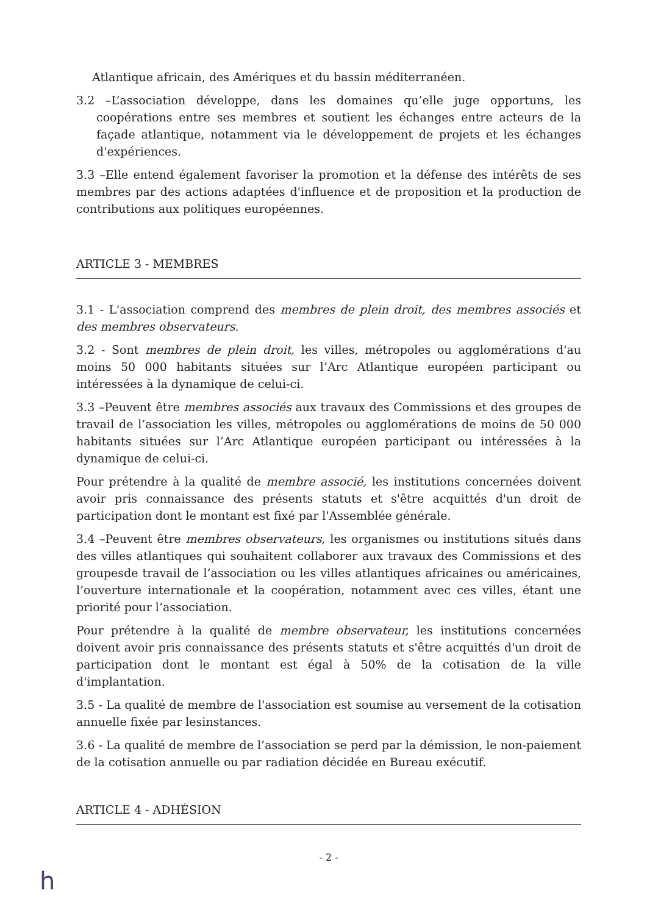Atlantique africain, des Amériques et du bassin méditerranéen.
3.2 –L’association développe, dans les domaines qu’elle juge opportuns, les coopérations entre ses membres et soutient les échanges entre acteurs de la façade atlantique, notamment via le développement de projets et les échanges d'expériences.
3.3 –Elle entend également favoriser la promotion et la défense des intérêts de ses membres par des actions adaptées d'influence et de proposition et la production de contributions aux politiques européennes.
ARTICLE 3 - MEMBRES
3.1 - L'association comprend des membres de plein droit, des membres associés et des membres observateurs.
3.2 - Sont membres de plein droit, les villes, métropoles ou agglomérations d'au moins 50 000 habitants situées sur l’Arc Atlantique européen participant ou intéressées à la dynamique de celui-ci.
3.3 –Peuvent être membres associés aux travaux des Commissions et des groupes de travail de l’association les villes, métropoles ou agglomérations de moins de 50 000 habitants situées sur l’Arc Atlantique européen participant ou intéressées à la dynamique de celui-ci.
Pour prétendre à la qualité de membre associé, les institutions concernées doivent avoir pris connaissance des présents statuts et s'être acquittés d'un droit de participation dont le montant est fixé par l'Assemblée générale.
3.4 –Peuvent être membres observateurs, les organismes ou institutions situés dans des villes atlantiques qui souhaitent collaborer aux travaux des Commissions et des groupesde travail de l’association ou les villes atlantiques africaines ou américaines, l’ouverture internationale et la coopération, notamment avec ces villes, étant une priorité pour l’association.
Pour prétendre à la qualité de membre observateur, les institutions concernées doivent avoir pris connaissance des présents statuts et s'être acquittés d'un droit de participation dont le montant est égal à 50% de la cotisation de la ville d'implantation.
3.5 - La qualité de membre de l'association est soumise au versement de la cotisation annuelle fixée par lesinstances.
3.6 - La qualité de membre de l’association se perd par la démission, le non-paiement de la cotisation annuelle ou par radiation décidée en Bureau exécutif.
ARTICLE 4 - ADHÉSION
- 2 -
h